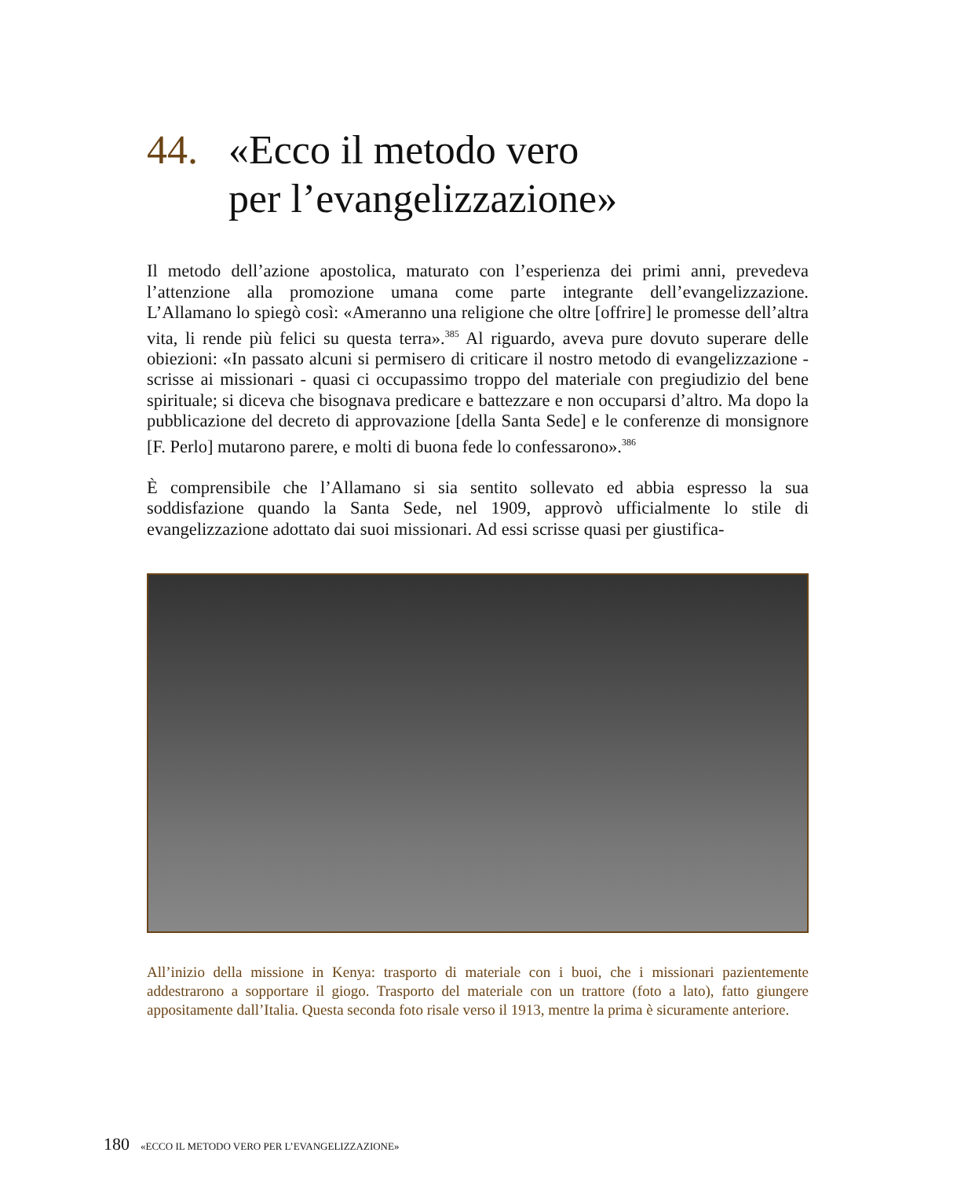44. «Ecco il metodo vero
per l’evangelizzazione»
Il metodo dell’azione apostolica, maturato con l’esperienza dei primi anni, prevedeva l’attenzione alla promozione umana come parte integrante dell’evangelizzazione. L’Allamano lo spiegò così: «Ameranno una religione che oltre [offrire] le promesse dell’altra vita, li rende più felici su questa terra».<sup>385</sup> Al riguardo, aveva pure dovuto superare delle obiezioni: «In passato alcuni si permisero di criticare il nostro metodo di evangelizzazione - scrisse ai missionari - quasi ci occupassimo troppo del materiale con pregiudizio del bene spirituale; si diceva che bisognava predicare e battezzare e non occuparsi d’altro. Ma dopo la pubblicazione del decreto di approvazione [della Santa Sede] e le conferenze di monsignore [F. Perlo] mutarono parere, e molti di buona fede lo confessarono».<sup>386</sup>
È comprensibile che l’Allamano si sia sentito sollevato ed abbia espresso la sua soddisfazione quando la Santa Sede, nel 1909, approvò ufficialmente lo stile di evangelizzazione adottato dai suoi missionari. Ad essi scrisse quasi per giustifica-
All’inizio della missione in Kenya: trasporto di materiale con i buoi, che i missionari pazientemente addestrarono a sopportare il giogo. Trasporto del materiale con un trattore (foto a lato), fatto giungere appositamente dall’Italia. Questa seconda foto risale verso il 1913, mentre la prima è sicuramente anteriore.
180 «ECCO IL METODO VERO PER L’EVANGELIZZAZIONE»